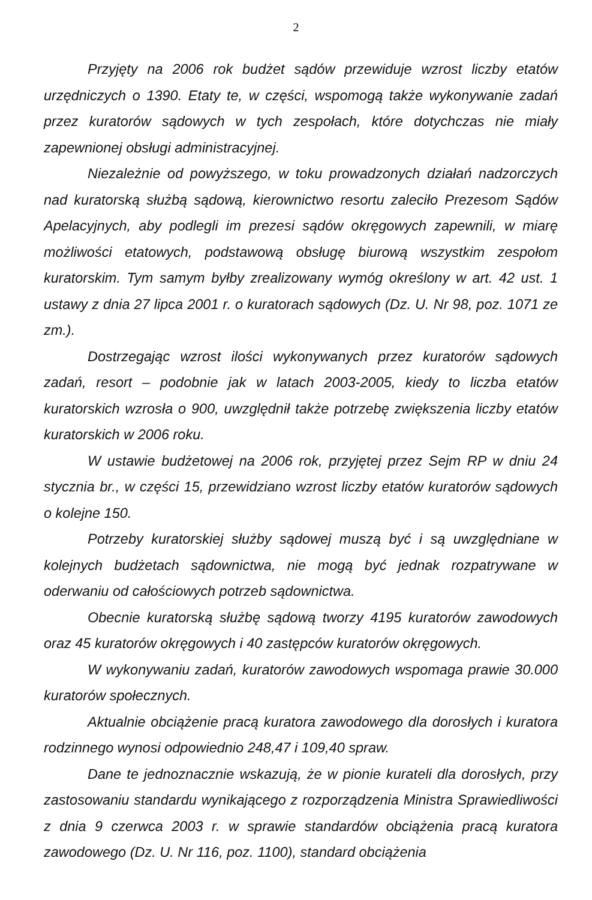2
Przyjęty na 2006 rok budżet sądów przewiduje wzrost liczby etatów urzędniczych o 1390. Etaty te, w części, wspomogą także wykonywanie zadań przez kuratorów sądowych w tych zespołach, które dotychczas nie miały zapewnionej obsługi administracyjnej.
Niezależnie od powyższego, w toku prowadzonych działań nadzorczych nad kuratorską służbą sądową, kierownictwo resortu zaleciło Prezesom Sądów Apelacyjnych, aby podlegli im prezesi sądów okręgowych zapewnili, w miarę możliwości etatowych, podstawową obsługę biurową wszystkim zespołom kuratorskim. Tym samym byłby zrealizowany wymóg określony w art. 42 ust. 1 ustawy z dnia 27 lipca 2001 r. o kuratorach sądowych (Dz. U. Nr 98, poz. 1071 ze zm.).
Dostrzegając wzrost ilości wykonywanych przez kuratorów sądowych zadań, resort – podobnie jak w latach 2003-2005, kiedy to liczba etatów kuratorskich wzrosła o 900, uwzględnił także potrzebę zwiększenia liczby etatów kuratorskich w 2006 roku.
W ustawie budżetowej na 2006 rok, przyjętej przez Sejm RP w dniu 24 stycznia br., w części 15, przewidziano wzrost liczby etatów kuratorów sądowych o kolejne 150.
Potrzeby kuratorskiej służby sądowej muszą być i są uwzględniane w kolejnych budżetach sądownictwa, nie mogą być jednak rozpatrywane w oderwaniu od całościowych potrzeb sądownictwa.
Obecnie kuratorską służbę sądową tworzy 4195 kuratorów zawodowych oraz 45 kuratorów okręgowych i 40 zastępców kuratorów okręgowych.
W wykonywaniu zadań, kuratorów zawodowych wspomaga prawie 30.000 kuratorów społecznych.
Aktualnie obciążenie pracą kuratora zawodowego dla dorosłych i kuratora rodzinnego wynosi odpowiednio 248,47 i 109,40 spraw.
Dane te jednoznacznie wskazują, że w pionie kurateli dla dorosłych, przy zastosowaniu standardu wynikającego z rozporządzenia Ministra Sprawiedliwości z dnia 9 czerwca 2003 r. w sprawie standardów obciążenia pracą kuratora zawodowego (Dz. U. Nr 116, poz. 1100), standard obciążenia